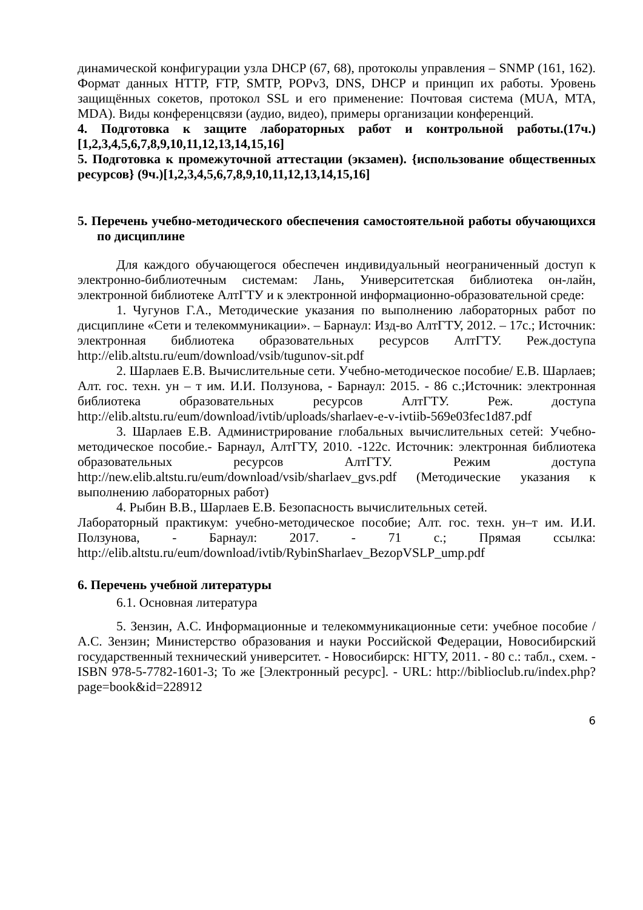динамической конфигурации узла DHCP (67, 68), протоколы управления – SNMP (161, 162). Формат данных HTTP, FTP, SMTP, POPv3, DNS, DHCP и принцип их работы. Уровень защищённых сокетов, протокол SSL и его применение: Почтовая система (MUA, MTA, MDA). Виды конференцсвязи (аудио, видео), примеры организации конференций.
4. Подготовка к защите лабораторных работ и контрольной работы.(17ч.)[1,2,3,4,5,6,7,8,9,10,11,12,13,14,15,16]
5. Подготовка к промежуточной аттестации (экзамен). {использование общественных ресурсов} (9ч.)[1,2,3,4,5,6,7,8,9,10,11,12,13,14,15,16]
5. Перечень учебно-методического обеспечения самостоятельной работы обучающихся по дисциплине
Для каждого обучающегося обеспечен индивидуальный неограниченный доступ к электронно-библиотечным системам: Лань, Университетская библиотека он-лайн, электронной библиотеке АлтГТУ и к электронной информационно-образовательной среде:
1. Чугунов Г.А., Методические указания по выполнению лабораторных работ по дисциплине «Сети и телекоммуникации». – Барнаул: Изд-во АлтГТУ, 2012. – 17с.; Источник: электронная библиотека образовательных ресурсов АлтГТУ. Реж.доступа http://elib.altstu.ru/eum/download/vsib/tugunov-sit.pdf
2. Шарлаев Е.В. Вычислительные сети. Учебно-методическое пособие/ Е.В. Шарлаев; Алт. гос. техн. ун – т им. И.И. Ползунова, - Барнаул: 2015. - 86 с.;Источник: электронная библиотека образовательных ресурсов АлтГТУ. Реж. доступа http://elib.altstu.ru/eum/download/ivtib/uploads/sharlaev-e-v-ivtiib-569e03fec1d87.pdf
3. Шарлаев Е.В. Администрирование глобальных вычислительных сетей: Учебно-методическое пособие.- Барнаул, АлтГТУ, 2010. -122с. Источник: электронная библиотека образовательных ресурсов АлтГТУ. Режим доступа http://new.elib.altstu.ru/eum/download/vsib/sharlaev_gvs.pdf (Методические указания к выполнению лабораторных работ)
4. Рыбин В.В., Шарлаев Е.В. Безопасность вычислительных сетей.
Лабораторный практикум: учебно-методическое пособие; Алт. гос. техн. ун–т им. И.И. Ползунова, - Барнаул: 2017. - 71 с.; Прямая ссылка: http://elib.altstu.ru/eum/download/ivtib/RybinSharlaev_BezopVSLP_ump.pdf
6. Перечень учебной литературы
6.1. Основная литература
5. Зензин, А.С. Информационные и телекоммуникационные сети: учебное пособие / А.С. Зензин; Министерство образования и науки Российской Федерации, Новосибирский государственный технический университет. - Новосибирск: НГТУ, 2011. - 80 с.: табл., схем. - ISBN 978-5-7782-1601-3; То же [Электронный ресурс]. - URL: http://biblioclub.ru/index.php?page=book&id=228912
6